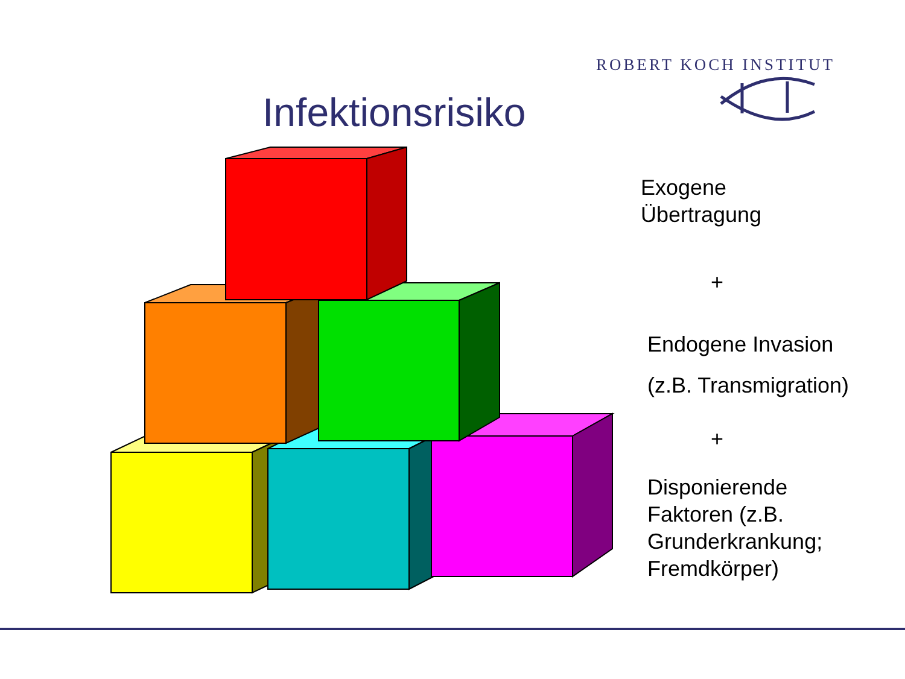ROBERT KOCH INSTITUT
Infektionsrisiko
Exogene
Übertragung
+
Endogene Invasion
(z.B. Transmigration)
+
Disponierende
Faktoren (z.B.
Grunderkrankung;
Fremdkörper)